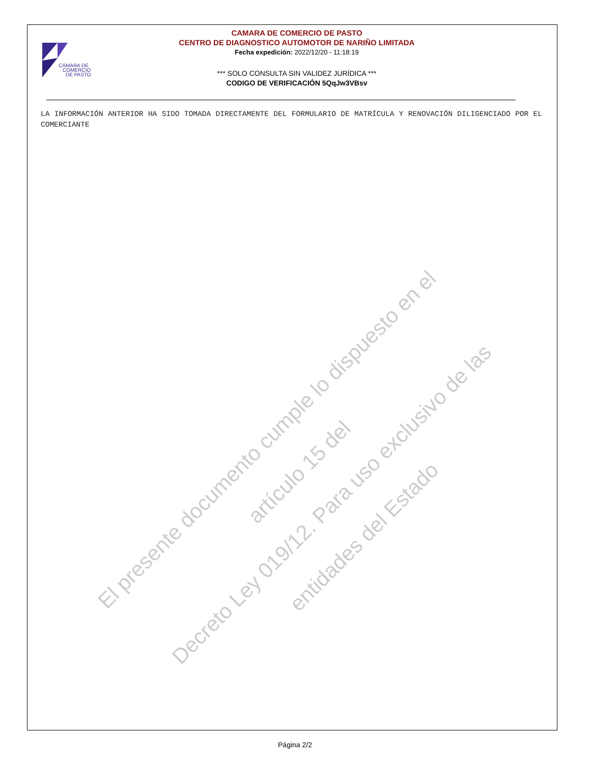CÁMARA DE
COMERCIO
DE PASTO
CAMARA DE COMERCIO DE PASTO
CENTRO DE DIAGNOSTICO AUTOMOTOR DE NARIÑO LIMITADA
Fecha expedición: 2022/12/20 - 11:18:19
*** SOLO CONSULTA SIN VALIDEZ JURÍDICA ***
CODIGO DE VERIFICACIÓN 5QqJw3VBsv
LA INFORMACIÓN ANTERIOR HA SIDO TOMADA DIRECTAMENTE DEL FORMULARIO DE MATRÍCULA Y RENOVACIÓN DILIGENCIADO POR EL COMERCIANTE
El presente documento cumple lo dispuesto en el artículo 15 del
Decreto Ley 019/12. Para uso exclusivo de las entidades del Estado
Página 2/2